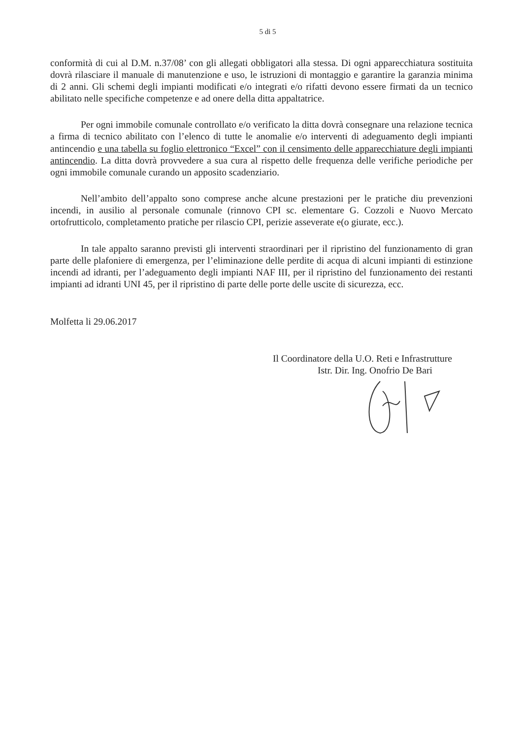5 di 5
conformità di cui al D.M. n.37/08’ con gli allegati obbligatori alla stessa. Di ogni apparecchiatura sostituita dovrà rilasciare il manuale di manutenzione e uso, le istruzioni di montaggio e garantire la garanzia minima di 2 anni. Gli schemi degli impianti modificati e/o integrati e/o rifatti devono essere firmati da un tecnico abilitato nelle specifiche competenze e ad onere della ditta appaltatrice.
Per ogni immobile comunale controllato e/o verificato la ditta dovrà consegnare una relazione tecnica a firma di tecnico abilitato con l’elenco di tutte le anomalie e/o interventi di adeguamento degli impianti antincendio e una tabella su foglio elettronico “Excel” con il censimento delle apparecchiature degli impianti antincendio. La ditta dovrà provvedere a sua cura al rispetto delle frequenza delle verifiche periodiche per ogni immobile comunale curando un apposito scadenziario.
Nell’ambito dell’appalto sono comprese anche alcune prestazioni per le pratiche diu prevenzioni incendi, in ausilio al personale comunale (rinnovo CPI sc. elementare G. Cozzoli e Nuovo Mercato ortofrutticolo, completamento pratiche per rilascio CPI, perizie asseverate e(o giurate, ecc.).
In tale appalto saranno previsti gli interventi straordinari per il ripristino del funzionamento di gran parte delle plafoniere di emergenza, per l’eliminazione delle perdite di acqua di alcuni impianti di estinzione incendi ad idranti, per l’adeguamento degli impianti NAF III, per il ripristino del funzionamento dei restanti impianti ad idranti UNI 45, per il ripristino di parte delle porte delle uscite di sicurezza, ecc.
Molfetta li 29.06.2017
Il Coordinatore della U.O. Reti e Infrastrutture
Istr. Dir. Ing. Onofrio De Bari